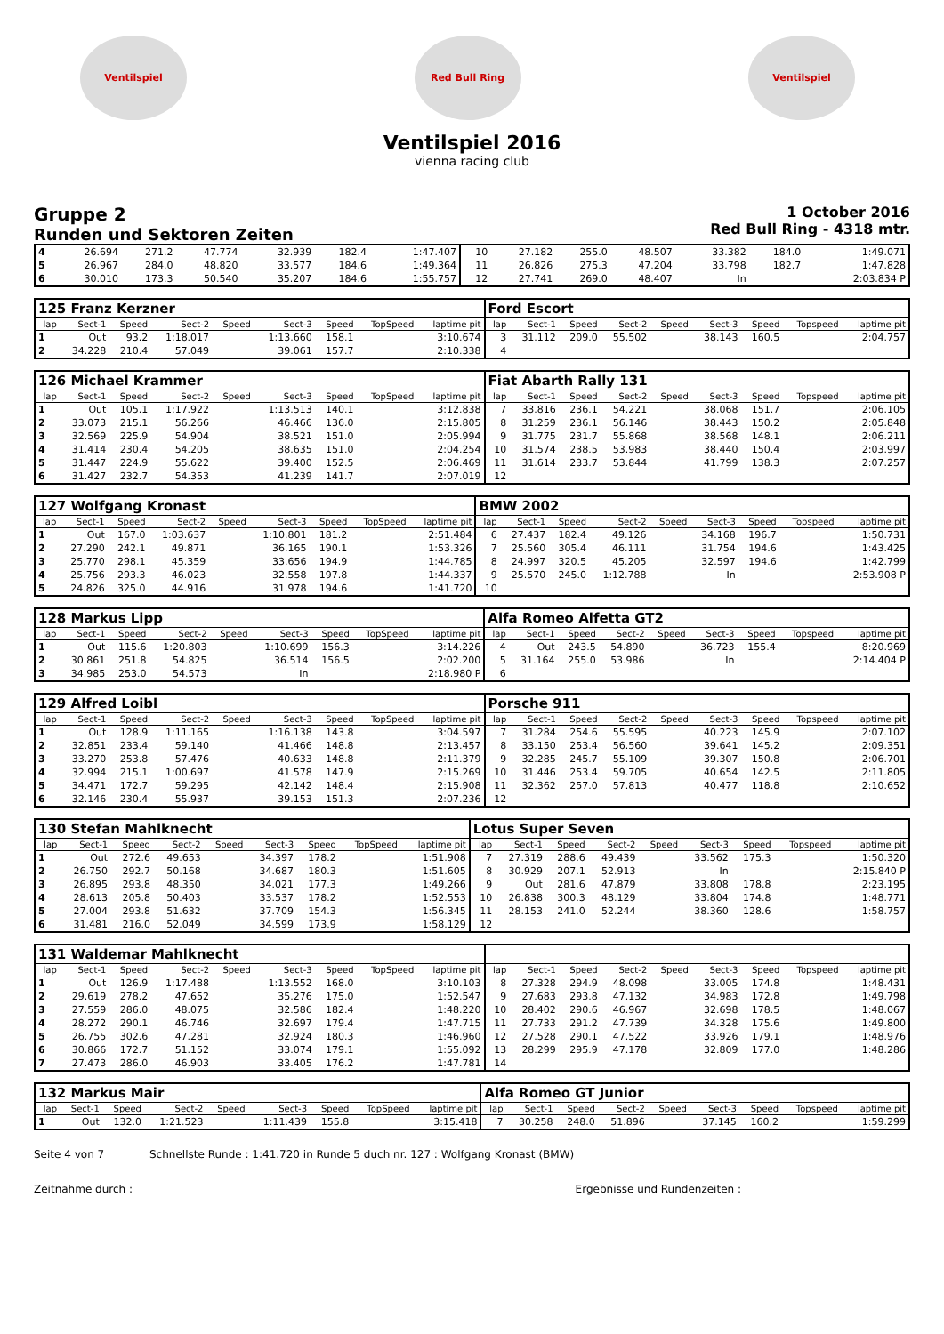Ventilspiel Red Bull Ring Ventilspiel
Ventilspiel 2016
vienna racing club
Gruppe 2
Runden und Sektoren Zeiten
1 October 2016
Red Bull Ring - 4318 mtr.
| 4 | 26.694 | 271.2 | 47.774 | | 32.939 | 182.4 | | 1:47.407 | 10 | 27.182 | 255.0 | 48.507 | | 33.382 | 184.0 | | 1:49.071 |
| 5 | 26.967 | 284.0 | 48.820 | | 33.577 | 184.6 | | 1:49.364 | 11 | 26.826 | 275.3 | 47.204 | | 33.798 | 182.7 | | 1:47.828 |
| 6 | 30.010 | 173.3 | 50.540 | | 35.207 | 184.6 | | 1:55.757 | 12 | 27.741 | 269.0 | 48.407 | | In | | | 2:03.834 P |
| 125 Franz Kerzner | | | | | | | | | Ford Escort | | | | | | | | |
| lap | Sect-1 | Speed | Sect-2 | Speed | Sect-3 | Speed | TopSpeed | laptime pit | lap | Sect-1 | Speed | Sect-2 | Speed | Sect-3 | Speed | Topspeed | laptime pit |
| 1 | Out | 93.2 | 1:18.017 | | 1:13.660 | 158.1 | | 3:10.674 | 3 | 31.112 | 209.0 | 55.502 | | 38.143 | 160.5 | | 2:04.757 |
| 2 | 34.228 | 210.4 | 57.049 | | 39.061 | 157.7 | | 2:10.338 | 4 | | | | | | | | |
| 126 Michael Krammer | | | | | | | | | Fiat Abarth Rally 131 | | | | | | | | |
| lap | Sect-1 | Speed | Sect-2 | Speed | Sect-3 | Speed | TopSpeed | laptime pit | lap | Sect-1 | Speed | Sect-2 | Speed | Sect-3 | Speed | Topspeed | laptime pit |
| 1 | Out | 105.1 | 1:17.922 | | 1:13.513 | 140.1 | | 3:12.838 | 7 | 33.816 | 236.1 | 54.221 | | 38.068 | 151.7 | | 2:06.105 |
| 2 | 33.073 | 215.1 | 56.266 | | 46.466 | 136.0 | | 2:15.805 | 8 | 31.259 | 236.1 | 56.146 | | 38.443 | 150.2 | | 2:05.848 |
| 3 | 32.569 | 225.9 | 54.904 | | 38.521 | 151.0 | | 2:05.994 | 9 | 31.775 | 231.7 | 55.868 | | 38.568 | 148.1 | | 2:06.211 |
| 4 | 31.414 | 230.4 | 54.205 | | 38.635 | 151.0 | | 2:04.254 | 10 | 31.574 | 238.5 | 53.983 | | 38.440 | 150.4 | | 2:03.997 |
| 5 | 31.447 | 224.9 | 55.622 | | 39.400 | 152.5 | | 2:06.469 | 11 | 31.614 | 233.7 | 53.844 | | 41.799 | 138.3 | | 2:07.257 |
| 6 | 31.427 | 232.7 | 54.353 | | 41.239 | 141.7 | | 2:07.019 | 12 | | | | | | | | |
| 127 Wolfgang Kronast | | | | | | | | | BMW 2002 | | | | | | | | |
| lap | Sect-1 | Speed | Sect-2 | Speed | Sect-3 | Speed | TopSpeed | laptime pit | lap | Sect-1 | Speed | Sect-2 | Speed | Sect-3 | Speed | Topspeed | laptime pit |
| 1 | Out | 167.0 | 1:03.637 | | 1:10.801 | 181.2 | | 2:51.484 | 6 | 27.437 | 182.4 | 49.126 | | 34.168 | 196.7 | | 1:50.731 |
| 2 | 27.290 | 242.1 | 49.871 | | 36.165 | 190.1 | | 1:53.326 | 7 | 25.560 | 305.4 | 46.111 | | 31.754 | 194.6 | | 1:43.425 |
| 3 | 25.770 | 298.1 | 45.359 | | 33.656 | 194.9 | | 1:44.785 | 8 | 24.997 | 320.5 | 45.205 | | 32.597 | 194.6 | | 1:42.799 |
| 4 | 25.756 | 293.3 | 46.023 | | 32.558 | 197.8 | | 1:44.337 | 9 | 25.570 | 245.0 | 1:12.788 | | In | | | 2:53.908 P |
| 5 | 24.826 | 325.0 | 44.916 | | 31.978 | 194.6 | | 1:41.720 | 10 | | | | | | | | |
| 128 Markus Lipp | | | | | | | | | Alfa Romeo Alfetta GT2 | | | | | | | | |
| lap | Sect-1 | Speed | Sect-2 | Speed | Sect-3 | Speed | TopSpeed | laptime pit | lap | Sect-1 | Speed | Sect-2 | Speed | Sect-3 | Speed | Topspeed | laptime pit |
| 1 | Out | 115.6 | 1:20.803 | | 1:10.699 | 156.3 | | 3:14.226 | 4 | Out | 243.5 | 54.890 | | 36.723 | 155.4 | | 8:20.969 |
| 2 | 30.861 | 251.8 | 54.825 | | 36.514 | 156.5 | | 2:02.200 | 5 | 31.164 | 255.0 | 53.986 | | In | | | 2:14.404 P |
| 3 | 34.985 | 253.0 | 54.573 | | In | | | 2:18.980 P | 6 | | | | | | | | |
| 129 Alfred Loibl | | | | | | | | | Porsche 911 | | | | | | | | |
| lap | Sect-1 | Speed | Sect-2 | Speed | Sect-3 | Speed | TopSpeed | laptime pit | lap | Sect-1 | Speed | Sect-2 | Speed | Sect-3 | Speed | Topspeed | laptime pit |
| 1 | Out | 128.9 | 1:11.165 | | 1:16.138 | 143.8 | | 3:04.597 | 7 | 31.284 | 254.6 | 55.595 | | 40.223 | 145.9 | | 2:07.102 |
| 2 | 32.851 | 233.4 | 59.140 | | 41.466 | 148.8 | | 2:13.457 | 8 | 33.150 | 253.4 | 56.560 | | 39.641 | 145.2 | | 2:09.351 |
| 3 | 33.270 | 253.8 | 57.476 | | 40.633 | 148.8 | | 2:11.379 | 9 | 32.285 | 245.7 | 55.109 | | 39.307 | 150.8 | | 2:06.701 |
| 4 | 32.994 | 215.1 | 1:00.697 | | 41.578 | 147.9 | | 2:15.269 | 10 | 31.446 | 253.4 | 59.705 | | 40.654 | 142.5 | | 2:11.805 |
| 5 | 34.471 | 172.7 | 59.295 | | 42.142 | 148.4 | | 2:15.908 | 11 | 32.362 | 257.0 | 57.813 | | 40.477 | 118.8 | | 2:10.652 |
| 6 | 32.146 | 230.4 | 55.937 | | 39.153 | 151.3 | | 2:07.236 | 12 | | | | | | | | |
| 130 Stefan Mahlknecht | | | | | | | | | Lotus Super Seven | | | | | | | | |
| lap | Sect-1 | Speed | Sect-2 | Speed | Sect-3 | Speed | TopSpeed | laptime pit | lap | Sect-1 | Speed | Sect-2 | Speed | Sect-3 | Speed | Topspeed | laptime pit |
| 1 | Out | 272.6 | 49.653 | | 34.397 | 178.2 | | 1:51.908 | 7 | 27.319 | 288.6 | 49.439 | | 33.562 | 175.3 | | 1:50.320 |
| 2 | 26.750 | 292.7 | 50.168 | | 34.687 | 180.3 | | 1:51.605 | 8 | 30.929 | 207.1 | 52.913 | | In | | | 2:15.840 P |
| 3 | 26.895 | 293.8 | 48.350 | | 34.021 | 177.3 | | 1:49.266 | 9 | Out | 281.6 | 47.879 | | 33.808 | 178.8 | | 2:23.195 |
| 4 | 28.613 | 205.8 | 50.403 | | 33.537 | 178.2 | | 1:52.553 | 10 | 26.838 | 300.3 | 48.129 | | 33.804 | 174.8 | | 1:48.771 |
| 5 | 27.004 | 293.8 | 51.632 | | 37.709 | 154.3 | | 1:56.345 | 11 | 28.153 | 241.0 | 52.244 | | 38.360 | 128.6 | | 1:58.757 |
| 6 | 31.481 | 216.0 | 52.049 | | 34.599 | 173.9 | | 1:58.129 | 12 | | | | | | | | |
| 131 Waldemar Mahlknecht | | | | | | | | | | | | | | | | | |
| lap | Sect-1 | Speed | Sect-2 | Speed | Sect-3 | Speed | TopSpeed | laptime pit | lap | Sect-1 | Speed | Sect-2 | Speed | Sect-3 | Speed | Topspeed | laptime pit |
| 1 | Out | 126.9 | 1:17.488 | | 1:13.552 | 168.0 | | 3:10.103 | 8 | 27.328 | 294.9 | 48.098 | | 33.005 | 174.8 | | 1:48.431 |
| 2 | 29.619 | 278.2 | 47.652 | | 35.276 | 175.0 | | 1:52.547 | 9 | 27.683 | 293.8 | 47.132 | | 34.983 | 172.8 | | 1:49.798 |
| 3 | 27.559 | 286.0 | 48.075 | | 32.586 | 182.4 | | 1:48.220 | 10 | 28.402 | 290.6 | 46.967 | | 32.698 | 178.5 | | 1:48.067 |
| 4 | 28.272 | 290.1 | 46.746 | | 32.697 | 179.4 | | 1:47.715 | 11 | 27.733 | 291.2 | 47.739 | | 34.328 | 175.6 | | 1:49.800 |
| 5 | 26.755 | 302.6 | 47.281 | | 32.924 | 180.3 | | 1:46.960 | 12 | 27.528 | 290.1 | 47.522 | | 33.926 | 179.1 | | 1:48.976 |
| 6 | 30.866 | 172.7 | 51.152 | | 33.074 | 179.1 | | 1:55.092 | 13 | 28.299 | 295.9 | 47.178 | | 32.809 | 177.0 | | 1:48.286 |
| 7 | 27.473 | 286.0 | 46.903 | | 33.405 | 176.2 | | 1:47.781 | 14 | | | | | | | | |
| 132 Markus Mair | | | | | | | | | Alfa Romeo GT Junior | | | | | | | | |
| lap | Sect-1 | Speed | Sect-2 | Speed | Sect-3 | Speed | TopSpeed | laptime pit | lap | Sect-1 | Speed | Sect-2 | Speed | Sect-3 | Speed | Topspeed | laptime pit |
| 1 | Out | 132.0 | 1:21.523 | | 1:11.439 | 155.8 | | 3:15.418 | 7 | 30.258 | 248.0 | 51.896 | | 37.145 | 160.2 | | 1:59.299 |
Seite 4 von 7 Schnellste Runde : 1:41.720 in Runde 5 duch nr. 127 : Wolfgang Kronast (BMW)
Zeitnahme durch : Ergebnisse und Rundenzeiten :